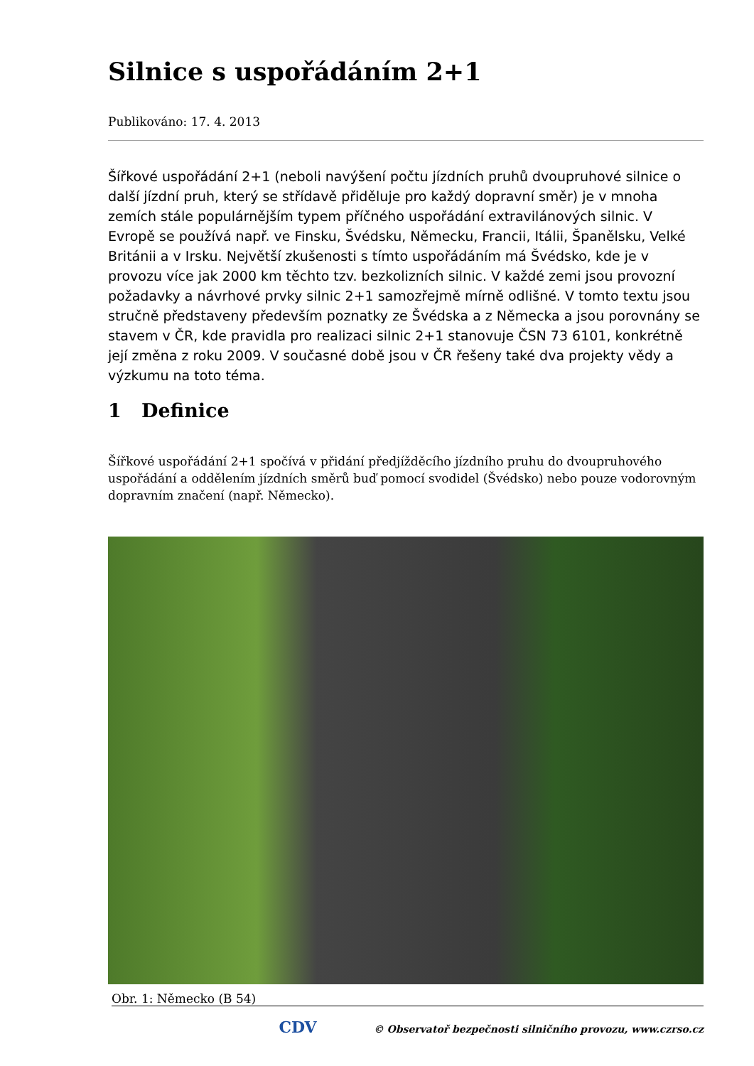Silnice s uspořádáním 2+1
Publikováno: 17. 4. 2013
Šířkové uspořádání 2+1 (neboli navýšení počtu jízdních pruhů dvoupruhové silnice o další jízdní pruh, který se střídavě přiděluje pro každý dopravní směr) je v mnoha zemích stále populárnějším typem příčného uspořádání extravilánových silnic. V Evropě se používá např. ve Finsku, Švédsku, Německu, Francii, Itálii, Španělsku, Velké Británii a v Irsku. Největší zkušenosti s tímto uspořádáním má Švédsko, kde je v provozu více jak 2000 km těchto tzv. bezkolizních silnic. V každé zemi jsou provozní požadavky a návrhové prvky silnic 2+1 samozřejmě mírně odlišné. V tomto textu jsou stručně představeny především poznatky ze Švédska a z Německa a jsou porovnány se stavem v ČR, kde pravidla pro realizaci silnic 2+1 stanovuje ČSN 73 6101, konkrétně její změna z roku 2009. V současné době jsou v ČR řešeny také dva projekty vědy a výzkumu na toto téma.
1 Definice
Šířkové uspořádání 2+1 spočívá v přidání předjížděcího jízdního pruhu do dvoupruhového uspořádání a oddělením jízdních směrů buď pomocí svodidel (Švédsko) nebo pouze vodorovným dopravním značení (např. Německo).
Obr. 1: Německo (B 54)
CDV © Observatoř bezpečnosti silničního provozu, www.czrso.cz